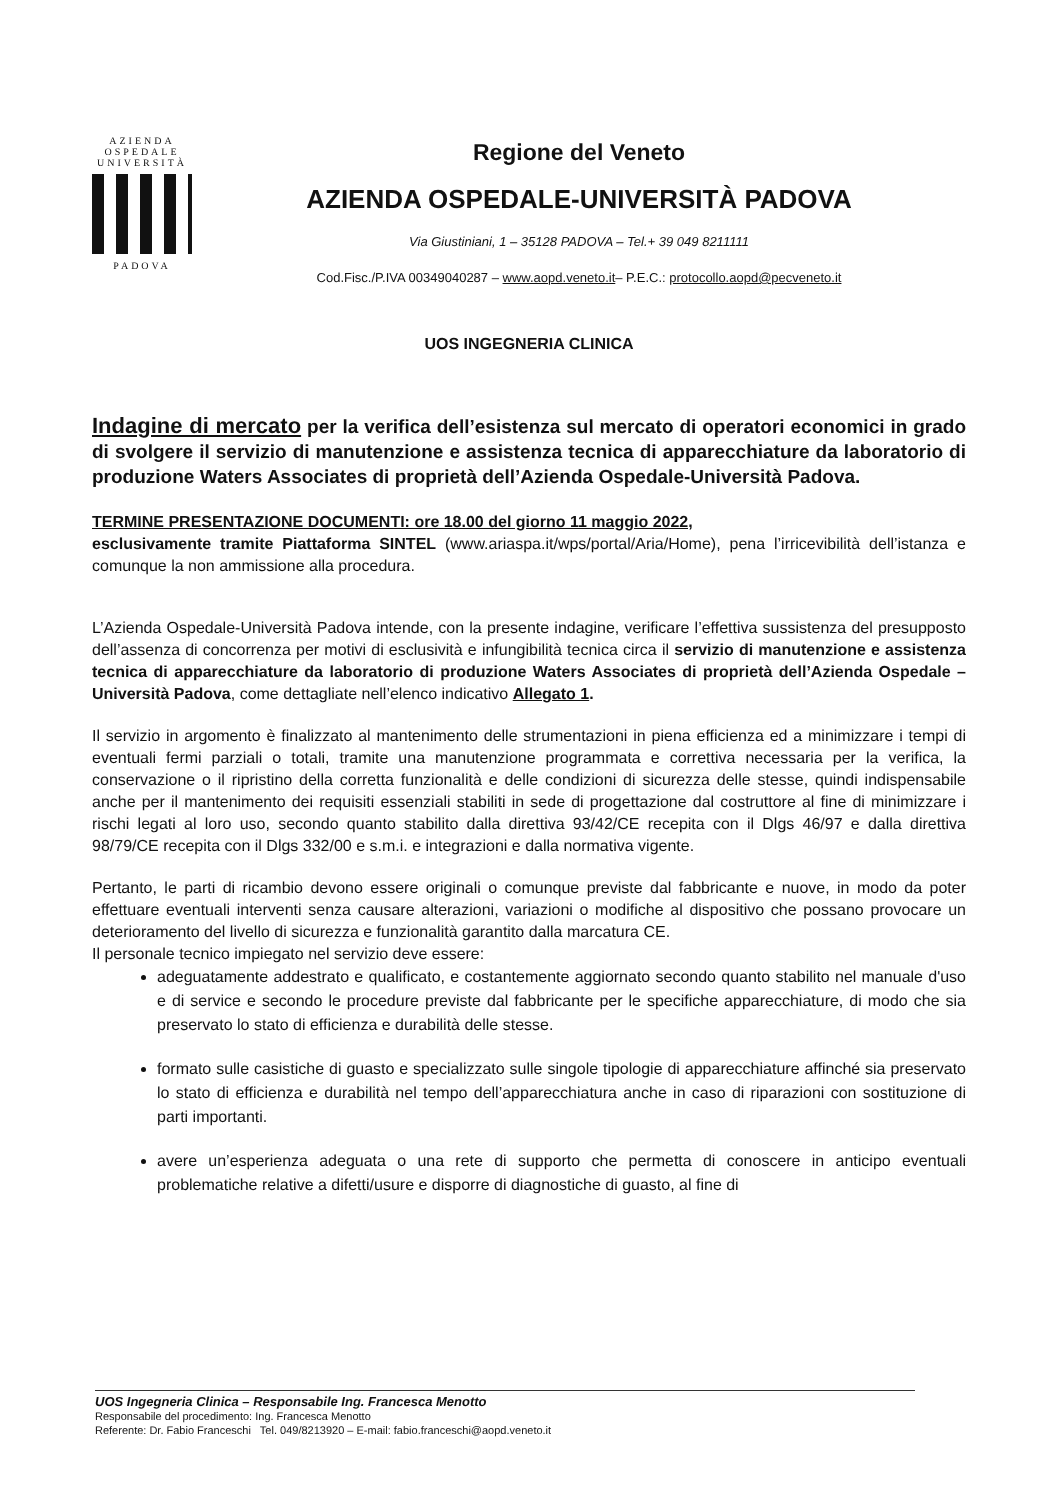AZIENDA
OSPEDALE
UNIVERSITÀ
PADOVA
Regione del Veneto
AZIENDA OSPEDALE-UNIVERSITÀ PADOVA
Via Giustiniani, 1 – 35128 PADOVA – Tel.+ 39 049 8211111
Cod.Fisc./P.IVA 00349040287 – www.aopd.veneto.it– P.E.C.: protocollo.aopd@pecveneto.it
UOS INGEGNERIA CLINICA
Indagine di mercato per la verifica dell’esistenza sul mercato di operatori economici in grado di svolgere il servizio di manutenzione e assistenza tecnica di apparecchiature da laboratorio di produzione Waters Associates di proprietà dell’Azienda Ospedale-Università Padova.
TERMINE PRESENTAZIONE DOCUMENTI: ore 18.00 del giorno 11 maggio 2022,
esclusivamente tramite Piattaforma SINTEL (www.ariaspa.it/wps/portal/Aria/Home), pena l’irricevibilità dell’istanza e comunque la non ammissione alla procedura.
L’Azienda Ospedale-Università Padova intende, con la presente indagine, verificare l’effettiva sussistenza del presupposto dell’assenza di concorrenza per motivi di esclusività e infungibilità tecnica circa il servizio di manutenzione e assistenza tecnica di apparecchiature da laboratorio di produzione Waters Associates di proprietà dell’Azienda Ospedale – Università Padova, come dettagliate nell’elenco indicativo Allegato 1.
Il servizio in argomento è finalizzato al mantenimento delle strumentazioni in piena efficienza ed a minimizzare i tempi di eventuali fermi parziali o totali, tramite una manutenzione programmata e correttiva necessaria per la verifica, la conservazione o il ripristino della corretta funzionalità e delle condizioni di sicurezza delle stesse, quindi indispensabile anche per il mantenimento dei requisiti essenziali stabiliti in sede di progettazione dal costruttore al fine di minimizzare i rischi legati al loro uso, secondo quanto stabilito dalla direttiva 93/42/CE recepita con il Dlgs 46/97 e dalla direttiva 98/79/CE recepita con il Dlgs 332/00 e s.m.i. e integrazioni e dalla normativa vigente.
Pertanto, le parti di ricambio devono essere originali o comunque previste dal fabbricante e nuove, in modo da poter effettuare eventuali interventi senza causare alterazioni, variazioni o modifiche al dispositivo che possano provocare un deterioramento del livello di sicurezza e funzionalità garantito dalla marcatura CE.
Il personale tecnico impiegato nel servizio deve essere:
adeguatamente addestrato e qualificato, e costantemente aggiornato secondo quanto stabilito nel manuale d'uso e di service e secondo le procedure previste dal fabbricante per le specifiche apparecchiature, di modo che sia preservato lo stato di efficienza e durabilità delle stesse.
formato sulle casistiche di guasto e specializzato sulle singole tipologie di apparecchiature affinché sia preservato lo stato di efficienza e durabilità nel tempo dell’apparecchiatura anche in caso di riparazioni con sostituzione di parti importanti.
avere un’esperienza adeguata o una rete di supporto che permetta di conoscere in anticipo eventuali problematiche relative a difetti/usure e disporre di diagnostiche di guasto, al fine di
UOS Ingegneria Clinica – Responsabile Ing. Francesca Menotto
Responsabile del procedimento: Ing. Francesca Menotto
Referente: Dr. Fabio Franceschi Tel. 049/8213920 – E-mail: fabio.franceschi@aopd.veneto.it